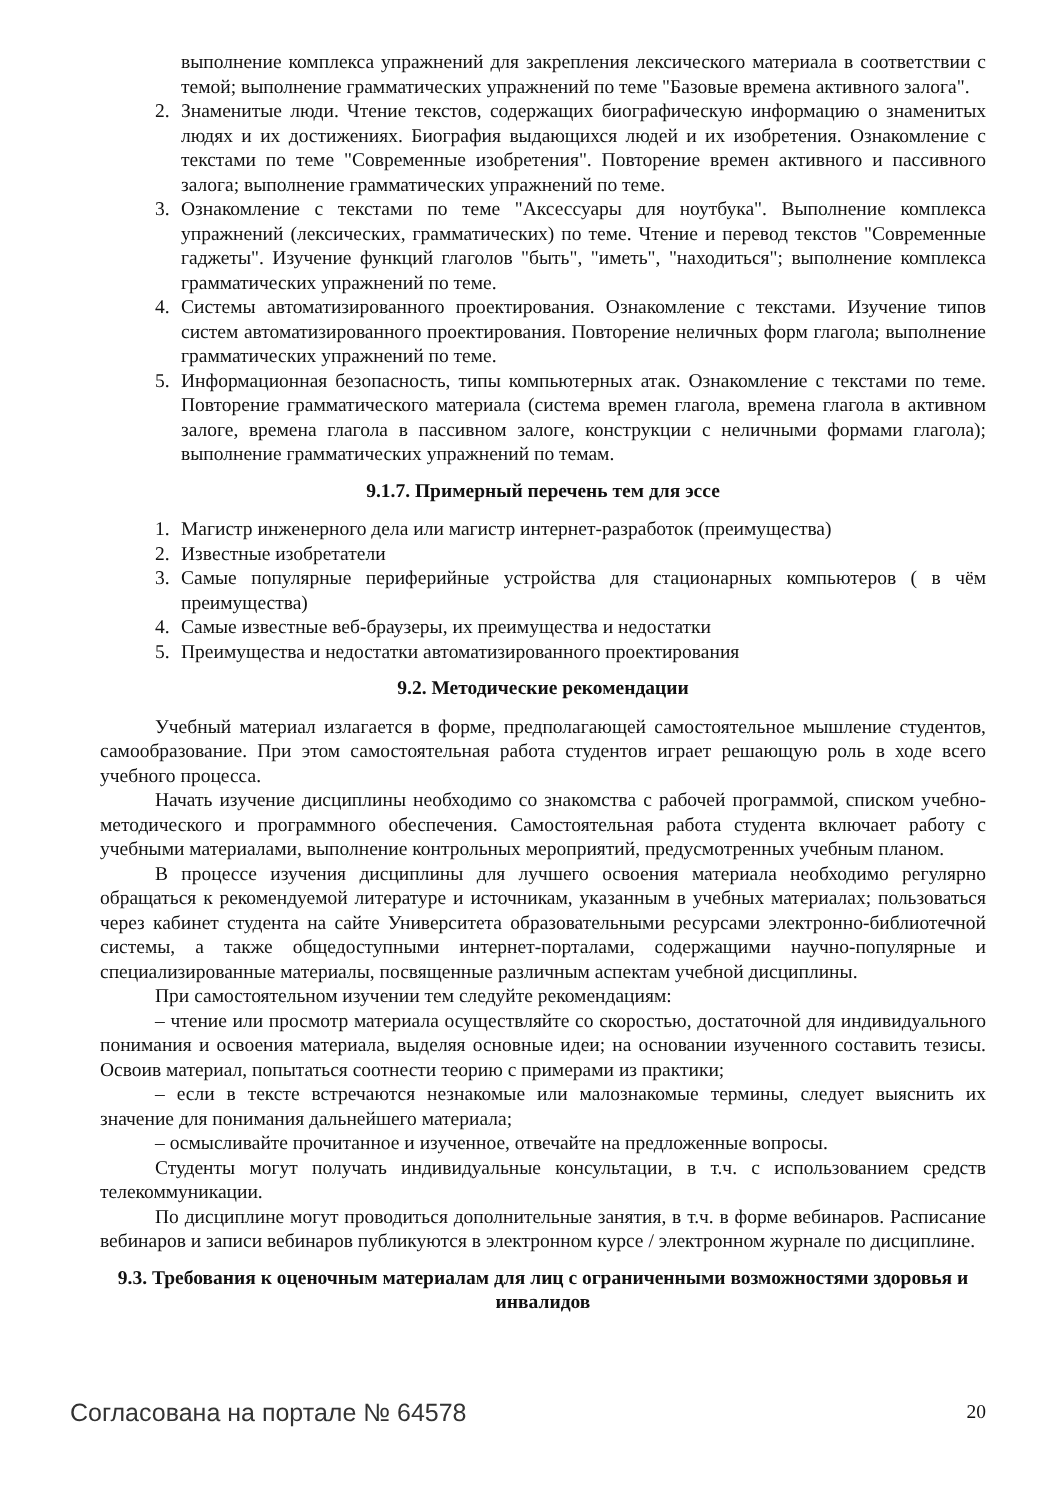выполнение комплекса упражнений для закрепления лексического материала в соответствии с темой; выполнение грамматических упражнений по теме "Базовые времена активного залога".
2. Знаменитые люди. Чтение текстов, содержащих биографическую информацию о знаменитых людях и их достижениях. Биография выдающихся людей и их изобретения. Ознакомление с текстами по теме "Современные изобретения". Повторение времен активного и пассивного залога; выполнение грамматических упражнений по теме.
3. Ознакомление с текстами по теме "Аксессуары для ноутбука". Выполнение комплекса упражнений (лексических, грамматических) по теме. Чтение и перевод текстов "Современные гаджеты". Изучение функций глаголов "быть", "иметь", "находиться"; выполнение комплекса грамматических упражнений по теме.
4. Системы автоматизированного проектирования. Ознакомление с текстами. Изучение типов систем автоматизированного проектирования. Повторение неличных форм глагола; выполнение грамматических упражнений по теме.
5. Информационная безопасность, типы компьютерных атак. Ознакомление с текстами по теме. Повторение грамматического материала (система времен глагола, времена глагола в активном залоге, времена глагола в пассивном залоге, конструкции с неличными формами глагола); выполнение грамматических упражнений по темам.
9.1.7. Примерный перечень тем для эссе
1. Магистр инженерного дела или магистр интернет-разработок (преимущества)
2. Известные изобретатели
3. Самые популярные периферийные устройства для стационарных компьютеров ( в чём преимущества)
4. Самые известные веб-браузеры, их преимущества и недостатки
5. Преимущества и недостатки автоматизированного проектирования
9.2. Методические рекомендации
Учебный материал излагается в форме, предполагающей самостоятельное мышление студентов, самообразование. При этом самостоятельная работа студентов играет решающую роль в ходе всего учебного процесса.
Начать изучение дисциплины необходимо со знакомства с рабочей программой, списком учебно-методического и программного обеспечения. Самостоятельная работа студента включает работу с учебными материалами, выполнение контрольных мероприятий, предусмотренных учебным планом.
В процессе изучения дисциплины для лучшего освоения материала необходимо регулярно обращаться к рекомендуемой литературе и источникам, указанным в учебных материалах; пользоваться через кабинет студента на сайте Университета образовательными ресурсами электронно-библиотечной системы, а также общедоступными интернет-порталами, содержащими научно-популярные и специализированные материалы, посвященные различным аспектам учебной дисциплины.
При самостоятельном изучении тем следуйте рекомендациям:
– чтение или просмотр материала осуществляйте со скоростью, достаточной для индивидуального понимания и освоения материала, выделяя основные идеи; на основании изученного составить тезисы. Освоив материал, попытаться соотнести теорию с примерами из практики;
– если в тексте встречаются незнакомые или малознакомые термины, следует выяснить их значение для понимания дальнейшего материала;
– осмысливайте прочитанное и изученное, отвечайте на предложенные вопросы.
Студенты могут получать индивидуальные консультации, в т.ч. с использованием средств телекоммуникации.
По дисциплине могут проводиться дополнительные занятия, в т.ч. в форме вебинаров. Расписание вебинаров и записи вебинаров публикуются в электронном курсе / электронном журнале по дисциплине.
9.3. Требования к оценочным материалам для лиц с ограниченными возможностями здоровья и инвалидов
Согласована на портале № 64578 20